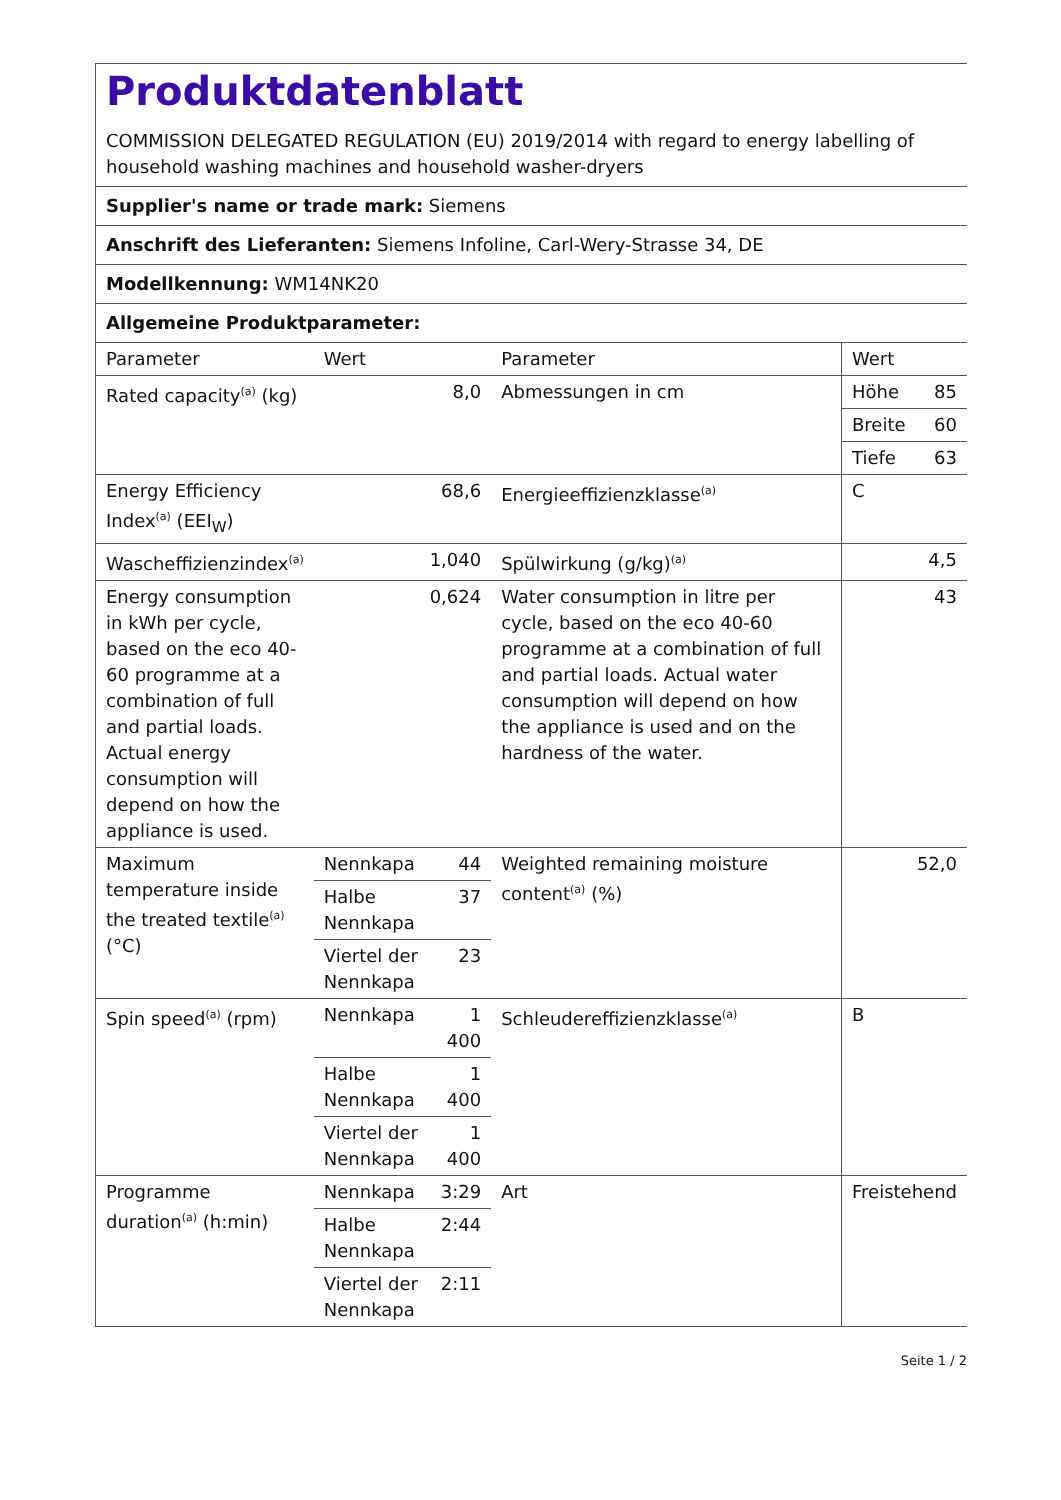Produktdatenblatt
COMMISSION DELEGATED REGULATION (EU) 2019/2014 with regard to energy labelling of household washing machines and household washer-dryers
Supplier's name or trade mark: Siemens
Anschrift des Lieferanten: Siemens Infoline, Carl-Wery-Strasse 34, DE
Modellkennung: WM14NK20
Allgemeine Produktparameter:
| Parameter | Wert | | Parameter | Wert | |
| Rated capacity<sup>(a)</sup> (kg) | 8,0 | | Abmessungen in cm | Höhe | 85 |
| | | | | Breite | 60 |
| | | | | Tiefe | 63 |
| Energy Efficiency Index<sup>(a)</sup> (EEI<sub>W</sub>) | 68,6 | | Energieeffizienzklasse<sup>(a)</sup> | C | |
| Wascheffizienzindex<sup>(a)</sup> | 1,040 | | Spülwirkung (g/kg)<sup>(a)</sup> | 4,5 | |
| Energy consumption in kWh per cycle, based on the eco 40-60 programme at a combination of full and partial loads. Actual energy consumption will depend on how the appliance is used. | 0,624 | | Water consumption in litre per cycle, based on the eco 40-60 programme at a combination of full and partial loads. Actual water consumption will depend on how the appliance is used and on the hardness of the water. | 43 | |
| Maximum temperature inside the treated textile<sup>(a)</sup> (°C) | Nennkapa | 44 | Weighted remaining moisture content<sup>(a)</sup> (%) | 52,0 | |
| | Halbe Nennkapa | 37 | | | |
| | Viertel der Nennkapa | 23 | | | |
| Spin speed<sup>(a)</sup> (rpm) | Nennkapa | 1 400 | Schleudereffizienzklasse<sup>(a)</sup> | B | |
| | Halbe Nennkapa | 1 400 | | | |
| | Viertel der Nennkapa | 1 400 | | | |
| Programme duration<sup>(a)</sup> (h:min) | Nennkapa | 3:29 | Art | Freistehend | |
| | Halbe Nennkapa | 2:44 | | | |
| | Viertel der Nennkapa | 2:11 | | | |
Seite 1 / 2